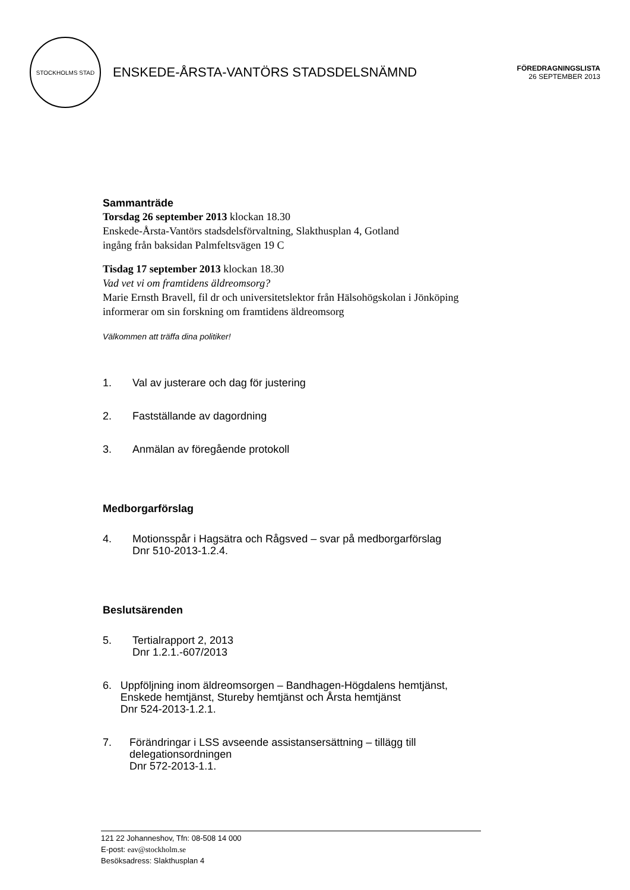STOCKHOLMS STAD
ENSKEDE-ÅRSTA-VANTÖRS STADSDELSNÄMND
FÖREDRAGNINGSLISTA
26 SEPTEMBER 2013
Sammanträde
Torsdag 26 september 2013 klockan 18.30
Enskede-Årsta-Vantörs stadsdelsförvaltning, Slakthusplan 4, Gotland
ingång från baksidan Palmfeltsvägen 19 C
Tisdag 17 september 2013 klockan 18.30
Vad vet vi om framtidens äldreomsorg?
Marie Ernsth Bravell, fil dr och universitetslektor från Hälsohögskolan i Jönköping informerar om sin forskning om framtidens äldreomsorg
Välkommen att träffa dina politiker!
1. Val av justerare och dag för justering
2. Fastställande av dagordning
3. Anmälan av föregående protokoll
Medborgarförslag
4. Motionsspår i Hagsätra och Rågsved – svar på medborgarförslag
Dnr 510-2013-1.2.4.
Beslutsärenden
5. Tertialrapport 2, 2013
Dnr 1.2.1.-607/2013
6. Uppföljning inom äldreomsorgen – Bandhagen-Högdalens hemtjänst, Enskede hemtjänst, Stureby hemtjänst och Årsta hemtjänst
Dnr 524-2013-1.2.1.
7. Förändringar i LSS avseende assistansersättning – tillägg till delegationsordningen
Dnr 572-2013-1.1.
121 22 Johanneshov, Tfn: 08-508 14 000
E-post: eav@stockholm.se
Besöksadress: Slakthusplan 4